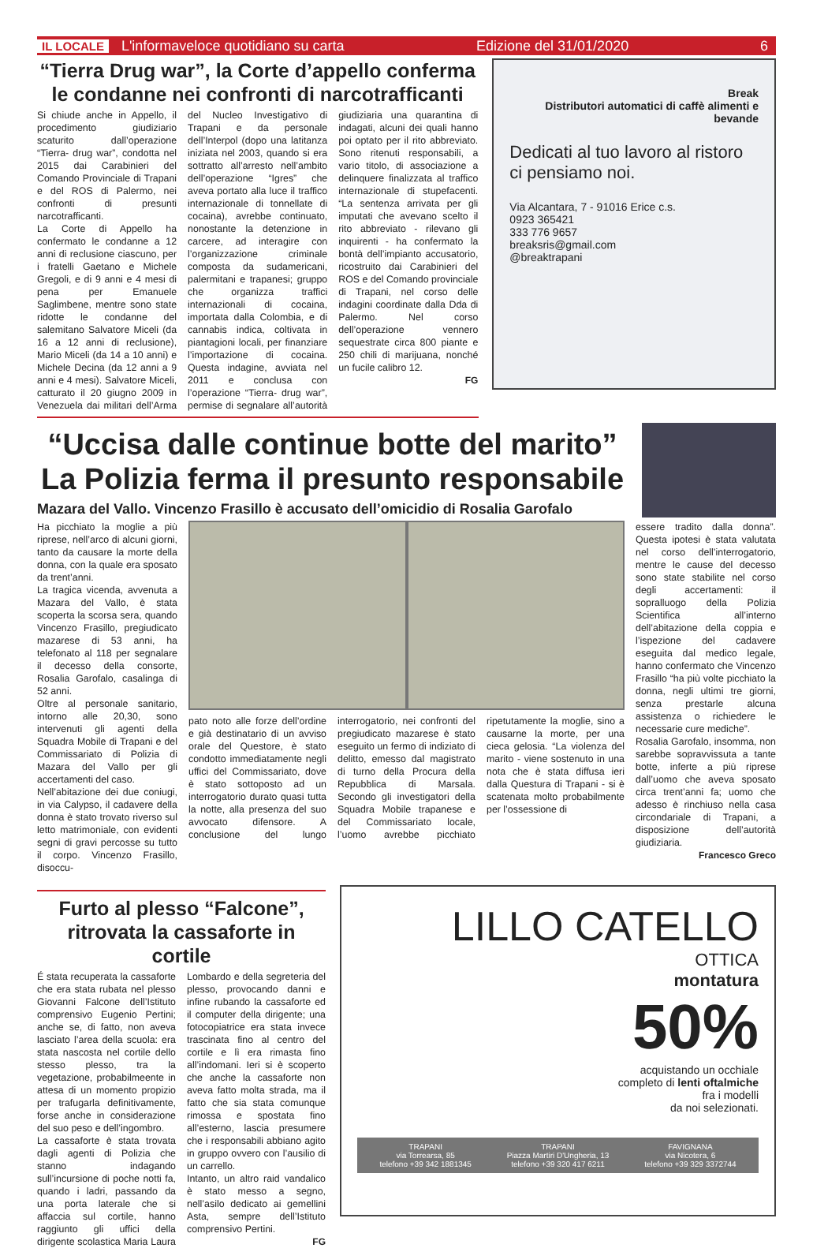IL LOCALE L'informaveloce quotidiano su carta Edizione del 31/01/2020 6
“Tierra Drug war”, la Corte d’appello conferma le condanne nei confronti di narcotrafficanti
Si chiude anche in Appello, il procedimento giudiziario scaturito dall’operazione “Tierra- drug war”, condotta nel 2015 dai Carabinieri del Comando Provinciale di Trapani e del ROS di Palermo, nei confronti di presunti narcotrafficanti.
La Corte di Appello ha confermato le condanne a 12 anni di reclusione ciascuno, per i fratelli Gaetano e Michele Gregoli, e di 9 anni e 4 mesi di pena per Emanuele Saglimbene, mentre sono state ridotte le condanne del salemitano Salvatore Miceli (da 16 a 12 anni di reclusione), Mario Miceli (da 14 a 10 anni) e Michele Decina (da 12 anni a 9 anni e 4 mesi). Salvatore Miceli, catturato il 20 giugno 2009 in Venezuela dai militari dell’Arma del Nucleo Investigativo di Trapani e da personale dell’Interpol (dopo una latitanza iniziata nel 2003, quando si era sottratto all’arresto nell’ambito dell’operazione “Igres” che aveva portato alla luce il traffico internazionale di tonnellate di cocaina), avrebbe continuato, nonostante la detenzione in carcere, ad interagire con l’organizzazione criminale composta da sudamericani, palermitani e trapanesi; gruppo che organizza traffici internazionali di cocaina, importata dalla Colombia, e di cannabis indica, coltivata in piantagioni locali, per finanziare l’importazione di cocaina. Questa indagine, avviata nel 2011 e conclusa con l’operazione “Tierra- drug war”, permise di segnalare all’autorità giudiziaria una quarantina di indagati, alcuni dei quali hanno poi optato per il rito abbreviato. Sono ritenuti responsabili, a vario titolo, di associazione a delinquere finalizzata al traffico internazionale di stupefacenti. “La sentenza arrivata per gli imputati che avevano scelto il rito abbreviato - rilevano gli inquirenti - ha confermato la bontà dell’impianto accusatorio, ricostruito dai Carabinieri del ROS e del Comando provinciale di Trapani, nel corso delle indagini coordinate dalla Dda di Palermo. Nel corso dell’operazione vennero sequestrate circa 800 piante e 250 chili di marijuana, nonché un fucile calibro 12.
FG
Break
Distributori automatici di caffè alimenti e bevande
Dedicati al tuo lavoro al ristoro ci pensiamo noi.
Via Alcantara, 7 - 91016 Erice c.s.
0923 365421
333 776 9657
breaksris@gmail.com
@breaktrapani
“Uccisa dalle continue botte del marito”
La Polizia ferma il presunto responsabile
Mazara del Vallo. Vincenzo Frasillo è accusato dell’omicidio di Rosalia Garofalo
Ha picchiato la moglie a più riprese, nell’arco di alcuni giorni, tanto da causare la morte della donna, con la quale era sposato da trent’anni.
La tragica vicenda, avvenuta a Mazara del Vallo, è stata scoperta la scorsa sera, quando Vincenzo Frasillo, pregiudicato mazarese di 53 anni, ha telefonato al 118 per segnalare il decesso della consorte, Rosalia Garofalo, casalinga di 52 anni.
Oltre al personale sanitario, intorno alle 20,30, sono intervenuti gli agenti della Squadra Mobile di Trapani e del Commissariato di Polizia di Mazara del Vallo per gli accertamenti del caso.
Nell’abitazione dei due coniugi, in via Calypso, il cadavere della donna è stato trovato riverso sul letto matrimoniale, con evidenti segni di gravi percosse su tutto il corpo. Vincenzo Frasillo, disoccu-
pato noto alle forze dell’ordine e già destinatario di un avviso orale del Questore, è stato condotto immediatamente negli uffici del Commissariato, dove è stato sottoposto ad un interrogatorio durato quasi tutta la notte, alla presenza del suo avvocato difensore. A conclusione del lungo interrogatorio, nei confronti del pregiudicato mazarese è stato eseguito un fermo di indiziato di delitto, emesso dal magistrato di turno della Procura della Repubblica di Marsala. Secondo gli investigatori della Squadra Mobile trapanese e del Commissariato locale, l’uomo avrebbe picchiato ripetutamente la moglie, sino a causarne la morte, per una cieca gelosia. “La violenza del marito - viene sostenuto in una nota che è stata diffusa ieri dalla Questura di Trapani - si è scatenata molto probabilmente per l’ossessione di
essere tradito dalla donna”. Questa ipotesi è stata valutata nel corso dell’interrogatorio, mentre le cause del decesso sono state stabilite nel corso degli accertamenti: il sopralluogo della Polizia Scientifica all’interno dell’abitazione della coppia e l’ispezione del cadavere eseguita dal medico legale, hanno confermato che Vincenzo Frasillo “ha più volte picchiato la donna, negli ultimi tre giorni, senza prestarle alcuna assistenza o richiedere le necessarie cure mediche”.
Rosalia Garofalo, insomma, non sarebbe sopravvissuta a tante botte, inferte a più riprese dall’uomo che aveva sposato circa trent’anni fa; uomo che adesso è rinchiuso nella casa circondariale di Trapani, a disposizione dell’autorità giudiziaria.
Francesco Greco
Furto al plesso “Falcone”, ritrovata la cassaforte in cortile
É stata recuperata la cassaforte che era stata rubata nel plesso Giovanni Falcone dell’Istituto comprensivo Eugenio Pertini; anche se, di fatto, non aveva lasciato l’area della scuola: era stata nascosta nel cortile dello stesso plesso, tra la vegetazione, probabilmeente in attesa di un momento propizio per trafugarla definitivamente, forse anche in considerazione del suo peso e dell’ingombro.
La cassaforte è stata trovata dagli agenti di Polizia che stanno indagando sull’incursione di poche notti fa, quando i ladri, passando da una porta laterale che si affaccia sul cortile, hanno raggiunto gli uffici della dirigente scolastica Maria Laura Lombardo e della segreteria del plesso, provocando danni e infine rubando la cassaforte ed il computer della dirigente; una fotocopiatrice era stata invece trascinata fino al centro del cortile e lì era rimasta fino all’indomani. Ieri si è scoperto che anche la cassaforte non aveva fatto molta strada, ma il fatto che sia stata comunque rimossa e spostata fino all’esterno, lascia presumere che i responsabili abbiano agito in gruppo ovvero con l’ausilio di un carrello.
Intanto, un altro raid vandalico è stato messo a segno, nell’asilo dedicato ai gemellini Asta, sempre dell’Istituto comprensivo Pertini.
FG
LILLO CATELLO
OTTICA
montatura
50%
acquistando un occhiale
completo di lenti oftalmiche
fra i modelli
da noi selezionati.
TRAPANI
via Torrearsa, 85
telefono +39 342 1881345 TRAPANI
Piazza Martiri D'Ungheria, 13
telefono +39 320 417 6211 FAVIGNANA
via Nicotera, 6
telefono +39 329 3372744